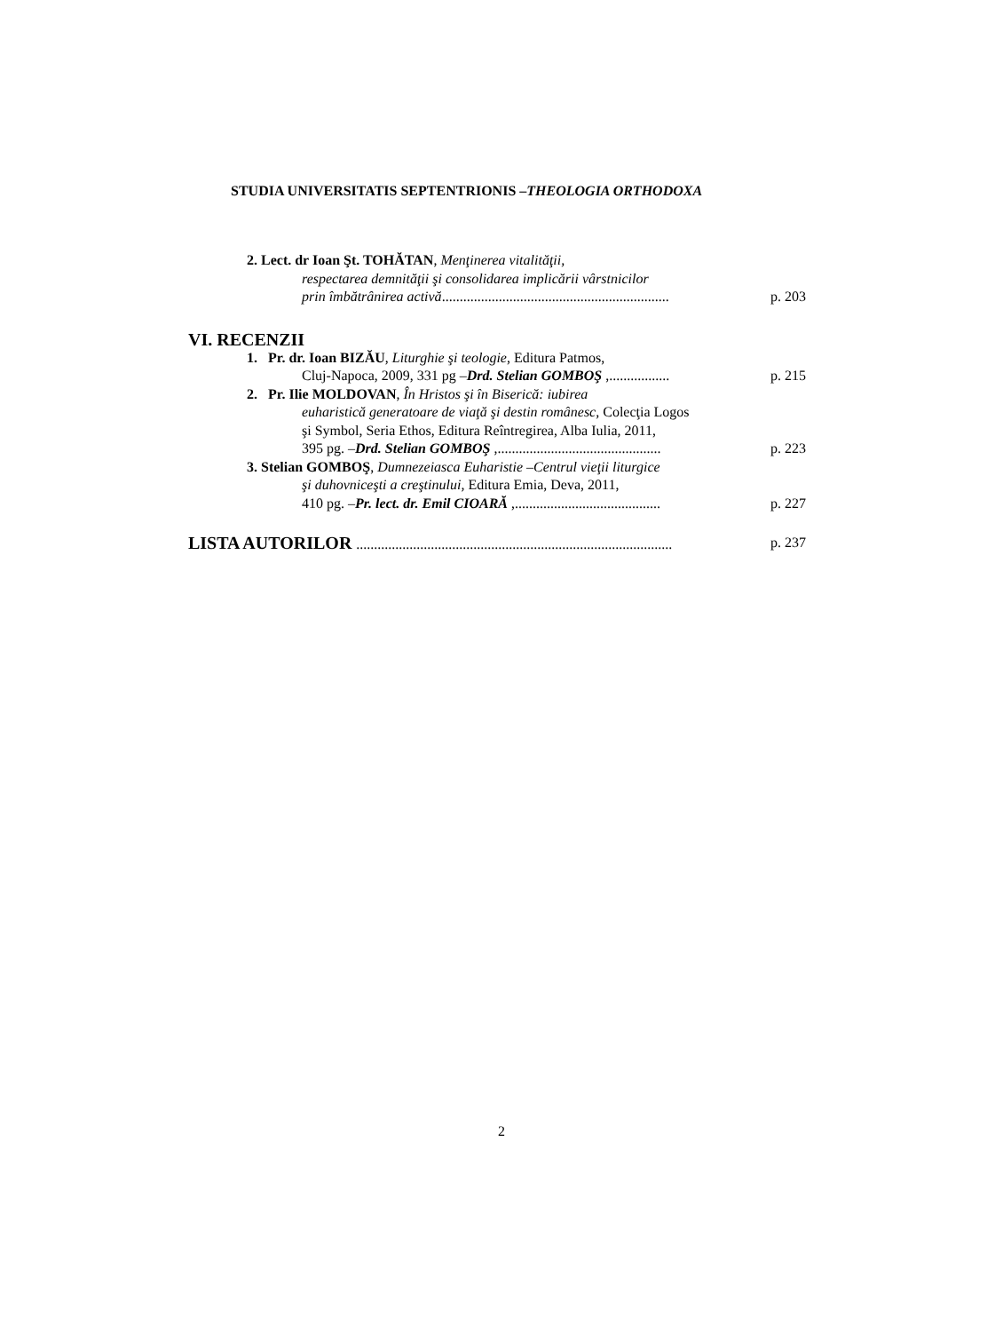STUDIA UNIVERSITATIS SEPTENTRIONIS –THEOLOGIA ORTHODOXA
2. Lect. dr Ioan Şt. TOHĂTAN, Menţinerea vitalităţii,
respectarea demnităţii şi consolidarea implicării vârstnicilor
prin îmbătrânirea activă................................................................ p. 203
VI. RECENZII
1. Pr. dr. Ioan BIZĂU, Liturghie şi teologie, Editura Patmos,
Cluj-Napoca, 2009, 331 pg –Drd. Stelian GOMBOŞ ,................. p. 215
2. Pr. Ilie MOLDOVAN, În Hristos şi în Biserică: iubirea
euharistică generatoare de viaţă şi destin românesc, Colecţia Logos
şi Symbol, Seria Ethos, Editura Reîntregirea, Alba Iulia, 2011,
395 pg. –Drd. Stelian GOMBOŞ ,.............................................. p. 223
3. Stelian GOMBOŞ, Dumnezeiasca Euharistie –Centrul vieţii liturgice
şi duhovniceşti a creştinului, Editura Emia, Deva, 2011,
410 pg. –Pr. lect. dr. Emil CIOARĂ ,......................................... p. 227
LISTA AUTORILOR ......................................................................................... p. 237
2